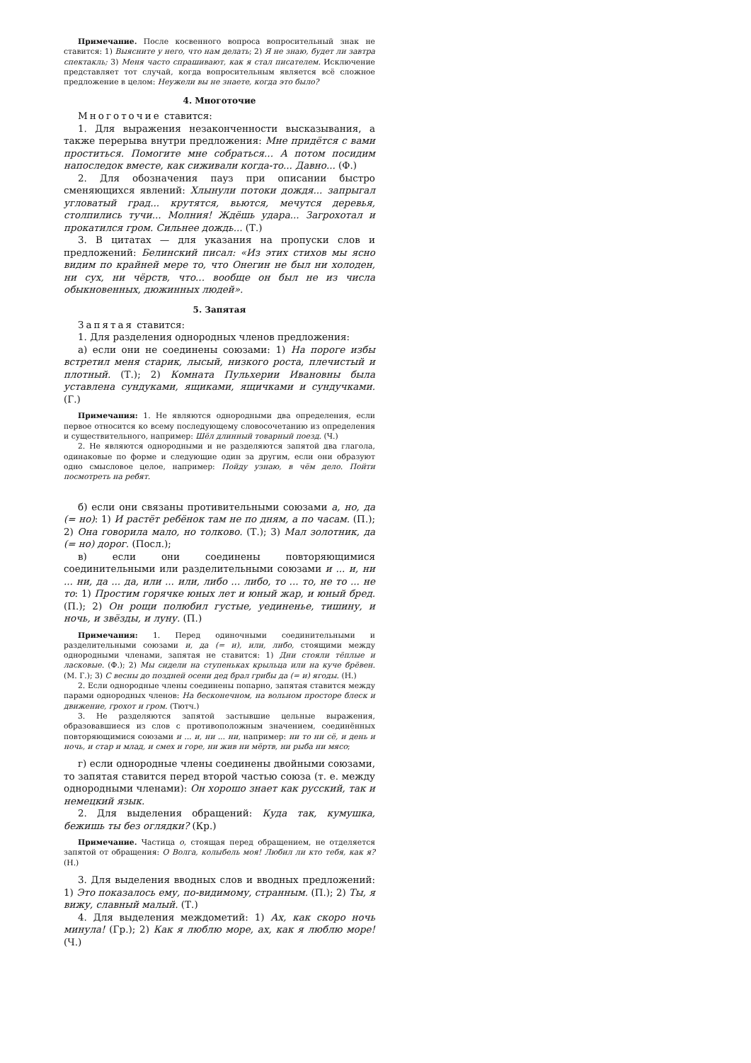Примечание. После косвенного вопроса вопросительный знак не ставится: 1) Выясните у него, что нам делать; 2) Я не знаю, будет ли завтра спектакль; 3) Меня часто спрашивают, как я стал писателем. Исключение представляет тот случай, когда вопросительным является всё сложное предложение в целом: Неужели вы не знаете, когда это было?
4. Многоточие
Многоточие ставится:
1. Для выражения незаконченности высказывания, а также перерыва внутри предложения: Мне придётся с вами проститься. Помогите мне собраться... А потом посидим напоследок вместе, как сиживали когда-то... Давно... (Ф.)
2. Для обозначения пауз при описании быстро сменяющихся явлений: Хлынули потоки дождя... запрыгал угловатый град... крутятся, вьются, мечутся деревья, столпились тучи... Молния! Ждёшь удара... Загрохотал и прокатился гром. Сильнее дождь... (Т.)
3. В цитатах — для указания на пропуски слов и предложений: Белинский писал: «Из этих стихов мы ясно видим по крайней мере то, что Онегин не был ни холоден, ни сух, ни чёрств, что... вообще он был не из числа обыкновенных, дюжинных людей».
5. Запятая
Запятая ставится:
1. Для разделения однородных членов предложения:
а) если они не соединены союзами: 1) На пороге избы встретил меня старик, лысый, низкого роста, плечистый и плотный. (Т.); 2) Комната Пульхерии Ивановны была уставлена сундуками, ящиками, ящичками и сундучками. (Г.)
Примечания: 1. Не являются однородными два определения, если первое относится ко всему последующему словосочетанию из определения и существительного, например: Шёл длинный товарный поезд. (Ч.)
2. Не являются однородными и не разделяются запятой два глагола, одинаковые по форме и следующие один за другим, если они образуют одно смысловое целое, например: Пойду узнаю, в чём дело. Пойти посмотреть на ребят.
б) если они связаны противительными союзами а, но, да (= но): 1) И растёт ребёнок там не по дням, а по часам. (П.); 2) Она говорила мало, но толково. (Т.); 3) Мал золотник, да (= но) дорог. (Посл.);
в) если они соединены повторяющимися соединительными или разделительными союзами и ... и, ни ... ни, да ... да, или ... или, либо ... либо, то ... то, не то ... не то: 1) Простим горячке юных лет и юный жар, и юный бред. (П.); 2) Он рощи полюбил густые, уединенье, тишину, и ночь, и звёзды, и луну. (П.)
Примечания: 1. Перед одиночными соединительными и разделительными союзами и, да (= и), или, либо, стоящими между однородными членами, запятая не ставится: 1) Дни стояли тёплые и ласковые. (Ф.); 2) Мы сидели на ступеньках крыльца или на куче брёвен. (М. Г.); 3) С весны до поздней осени дед брал грибы да (= и) ягоды. (Н.)
2. Если однородные члены соединены попарно, запятая ставится между парами однородных членов: На бесконечном, на вольном просторе блеск и движение, грохот и гром. (Тютч.)
3. Не разделяются запятой застывшие цельные выражения, образовавшиеся из слов с противоположным значением, соединённых повторяющимися союзами и ... и, ни ... ни, например: ни то ни сё, и день и ночь, и стар и млад, и смех и горе, ни жив ни мёртв, ни рыба ни мясо;
г) если однородные члены соединены двойными союзами, то запятая ставится перед второй частью союза (т. е. между однородными членами): Он хорошо знает как русский, так и немецкий язык.
2. Для выделения обращений: Куда так, кумушка, бежишь ты без оглядки? (Кр.)
Примечание. Частица о, стоящая перед обращением, не отделяется запятой от обращения: О Волга, колыбель моя! Любил ли кто тебя, как я? (Н.)
3. Для выделения вводных слов и вводных предложений: 1) Это показалось ему, по-видимому, странным. (П.); 2) Ты, я вижу, славный малый. (Т.)
4. Для выделения междометий: 1) Ах, как скоро ночь минула! (Гр.); 2) Как я люблю море, ах, как я люблю море! (Ч.)